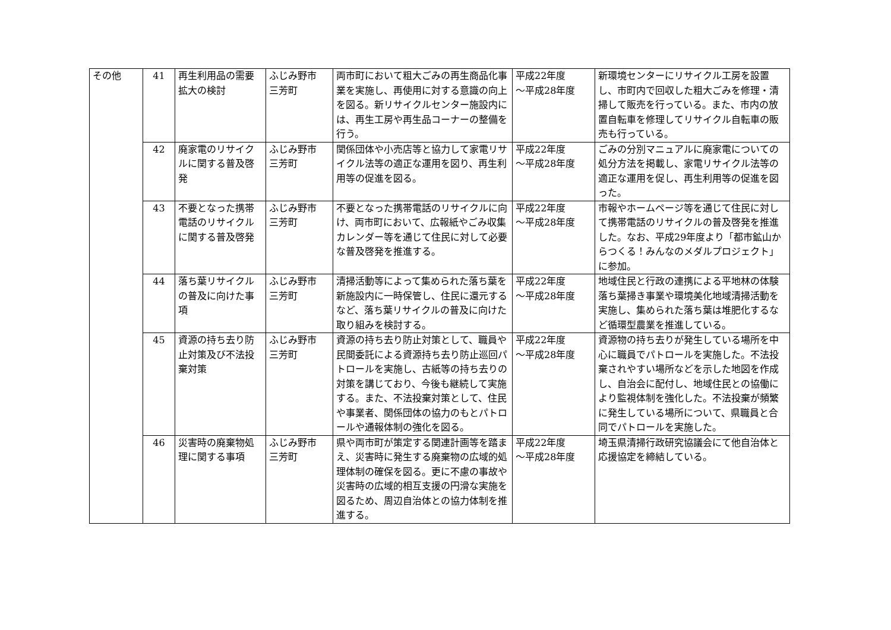| その他 | 41 | 再生利用品の需要拡大の検討 | ふじみ野市 三芳町 | 両市町において粗大ごみの再生商品化事業を実施し、再使用に対する意識の向上を図る。新リサイクルセンター施設内には、再生工房や再生品コーナーの整備を行う。 | 平成22年度 ～平成28年度 | 新環境センターにリサイクル工房を設置し、市町内で回収した粗大ごみを修理・清掃して販売を行っている。また、市内の放置自転車を修理してリサイクル自転車の販売も行っている。 |
| | 42 | 廃家電のリサイクルに関する普及啓発 | ふじみ野市 三芳町 | 関係団体や小売店等と協力して家電リサイクル法等の適正な運用を図り、再生利用等の促進を図る。 | 平成22年度 ～平成28年度 | ごみの分別マニュアルに廃家電についての処分方法を掲載し、家電リサイクル法等の適正な運用を促し、再生利用等の促進を図った。 |
| | 43 | 不要となった携帯電話のリサイクルに関する普及啓発 | ふじみ野市 三芳町 | 不要となった携帯電話のリサイクルに向け、両市町において、広報紙やごみ収集カレンダー等を通じて住民に対して必要な普及啓発を推進する。 | 平成22年度 ～平成28年度 | 市報やホームページ等を通じて住民に対して携帯電話のリサイクルの普及啓発を推進した。なお、平成29年度より「都市鉱山からつくる！みんなのメダルプロジェクト」に参加。 |
| | 44 | 落ち葉リサイクルの普及に向けた事項 | ふじみ野市 三芳町 | 清掃活動等によって集められた落ち葉を新施設内に一時保管し、住民に還元するなど、落ち葉リサイクルの普及に向けた取り組みを検討する。 | 平成22年度 ～平成28年度 | 地域住民と行政の連携による平地林の体験落ち葉掃き事業や環境美化地域清掃活動を実施し、集められた落ち葉は堆肥化するなど循環型農業を推進している。 |
| | 45 | 資源の持ち去り防止対策及び不法投棄対策 | ふじみ野市 三芳町 | 資源の持ち去り防止対策として、職員や民間委託による資源持ち去り防止巡回パトロールを実施し、古紙等の持ち去りの対策を講じており、今後も継続して実施する。また、不法投棄対策として、住民や事業者、関係団体の協力のもとパトロールや通報体制の強化を図る。 | 平成22年度 ～平成28年度 | 資源物の持ち去りが発生している場所を中心に職員でパトロールを実施した。不法投棄されやすい場所などを示した地図を作成し、自治会に配付し、地域住民との協働により監視体制を強化した。不法投棄が頻繁に発生している場所について、県職員と合同でパトロールを実施した。 |
| | 46 | 災害時の廃棄物処理に関する事項 | ふじみ野市 三芳町 | 県や両市町が策定する関連計画等を踏まえ、災害時に発生する廃棄物の広域的処理体制の確保を図る。更に不慮の事故や災害時の広域的相互支援の円滑な実施を図るため、周辺自治体との協力体制を推進する。 | 平成22年度 ～平成28年度 | 埼玉県清掃行政研究協議会にて他自治体と応援協定を締結している。 |